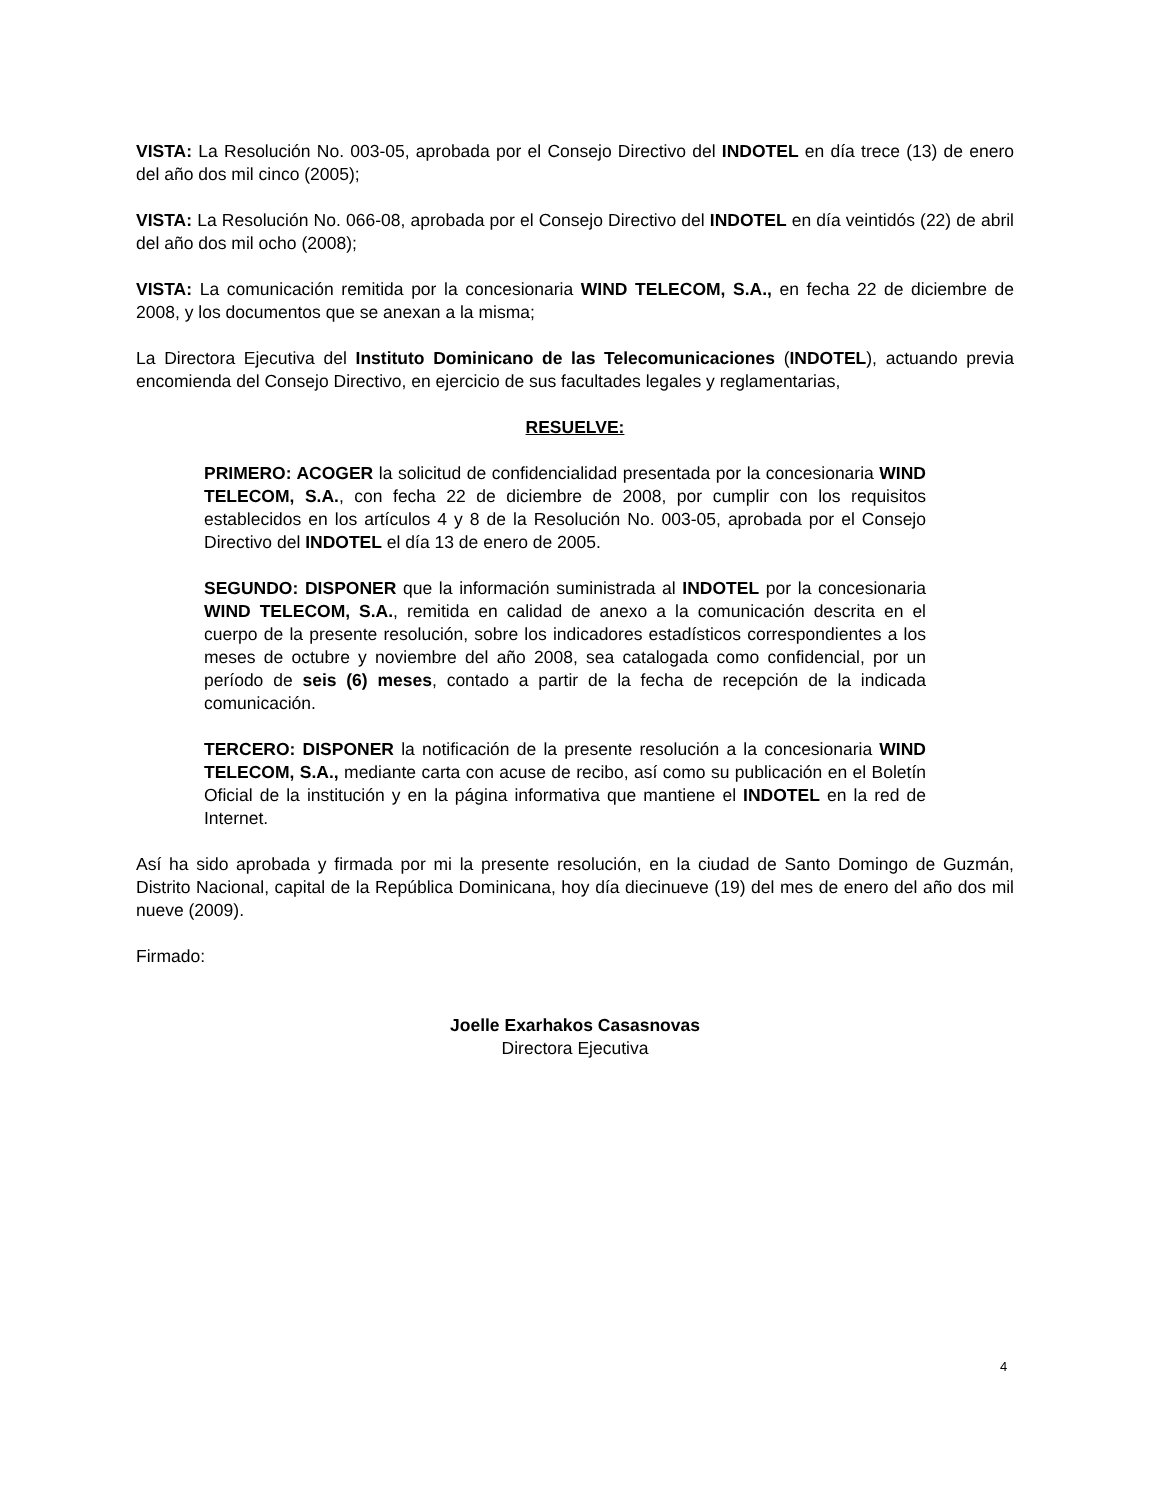VISTA: La Resolución No. 003-05, aprobada por el Consejo Directivo del INDOTEL en día trece (13) de enero del año dos mil cinco (2005);
VISTA: La Resolución No. 066-08, aprobada por el Consejo Directivo del INDOTEL en día veintidós (22) de abril del año dos mil ocho (2008);
VISTA: La comunicación remitida por la concesionaria WIND TELECOM, S.A., en fecha 22 de diciembre de 2008, y los documentos que se anexan a la misma;
La Directora Ejecutiva del Instituto Dominicano de las Telecomunicaciones (INDOTEL), actuando previa encomienda del Consejo Directivo, en ejercicio de sus facultades legales y reglamentarias,
RESUELVE:
PRIMERO: ACOGER la solicitud de confidencialidad presentada por la concesionaria WIND TELECOM, S.A., con fecha 22 de diciembre de 2008, por cumplir con los requisitos establecidos en los artículos 4 y 8 de la Resolución No. 003-05, aprobada por el Consejo Directivo del INDOTEL el día 13 de enero de 2005.
SEGUNDO: DISPONER que la información suministrada al INDOTEL por la concesionaria WIND TELECOM, S.A., remitida en calidad de anexo a la comunicación descrita en el cuerpo de la presente resolución, sobre los indicadores estadísticos correspondientes a los meses de octubre y noviembre del año 2008, sea catalogada como confidencial, por un período de seis (6) meses, contado a partir de la fecha de recepción de la indicada comunicación.
TERCERO: DISPONER la notificación de la presente resolución a la concesionaria WIND TELECOM, S.A., mediante carta con acuse de recibo, así como su publicación en el Boletín Oficial de la institución y en la página informativa que mantiene el INDOTEL en la red de Internet.
Así ha sido aprobada y firmada por mi la presente resolución, en la ciudad de Santo Domingo de Guzmán, Distrito Nacional, capital de la República Dominicana, hoy día diecinueve (19) del mes de enero del año dos mil nueve (2009).
Firmado:
Joelle Exarhakos Casasnovas
Directora Ejecutiva
4